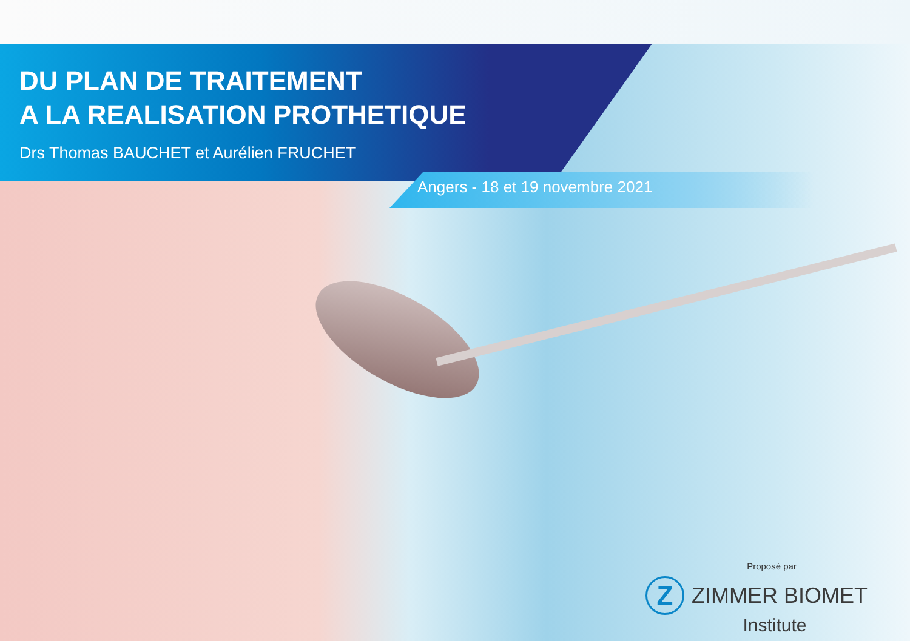DU PLAN DE TRAITEMENT
A LA REALISATION PROTHETIQUE
Drs Thomas BAUCHET et Aurélien FRUCHET
Angers - 18 et 19 novembre 2021
Proposé par
Z
ZIMMER BIOMET
Institute